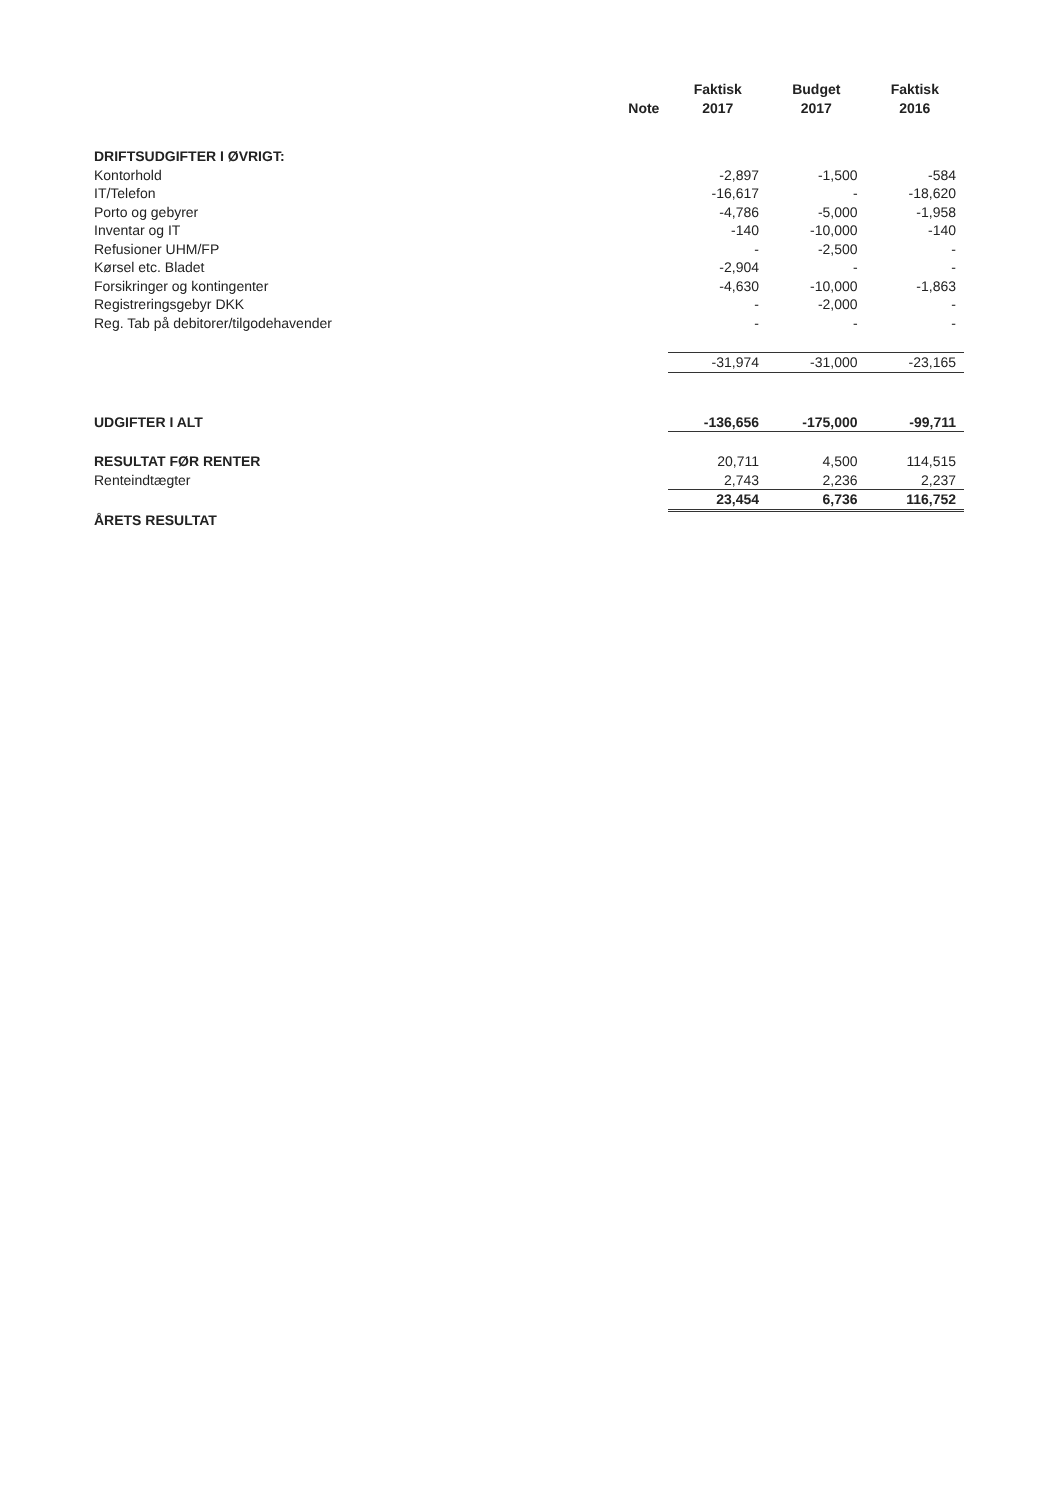| | | Faktisk | Budget | Faktisk |
| --- | --- | --- | --- | --- |
| | Note | 2017 | 2017 | 2016 |
| DRIFTSUDGIFTER I ØVRIGT: | | | | |
| Kontorhold | | -2,897 | -1,500 | -584 |
| IT/Telefon | | -16,617 | - | -18,620 |
| Porto og gebyrer | | -4,786 | -5,000 | -1,958 |
| Inventar og IT | | -140 | -10,000 | -140 |
| Refusioner UHM/FP | | - | -2,500 | - |
| Kørsel etc. Bladet | | -2,904 | - | - |
| Forsikringer og kontingenter | | -4,630 | -10,000 | -1,863 |
| Registreringsgebyr DKK | | - | -2,000 | - |
| Reg. Tab på debitorer/tilgodehavender | | - | - | - |
| | | -31,974 | -31,000 | -23,165 |
| UDGIFTER I ALT | | -136,656 | -175,000 | -99,711 |
| RESULTAT FØR RENTER | | 20,711 | 4,500 | 114,515 |
| Renteindtægter | | 2,743 | 2,236 | 2,237 |
| | | 23,454 | 6,736 | 116,752 |
| ÅRETS RESULTAT | | | | |